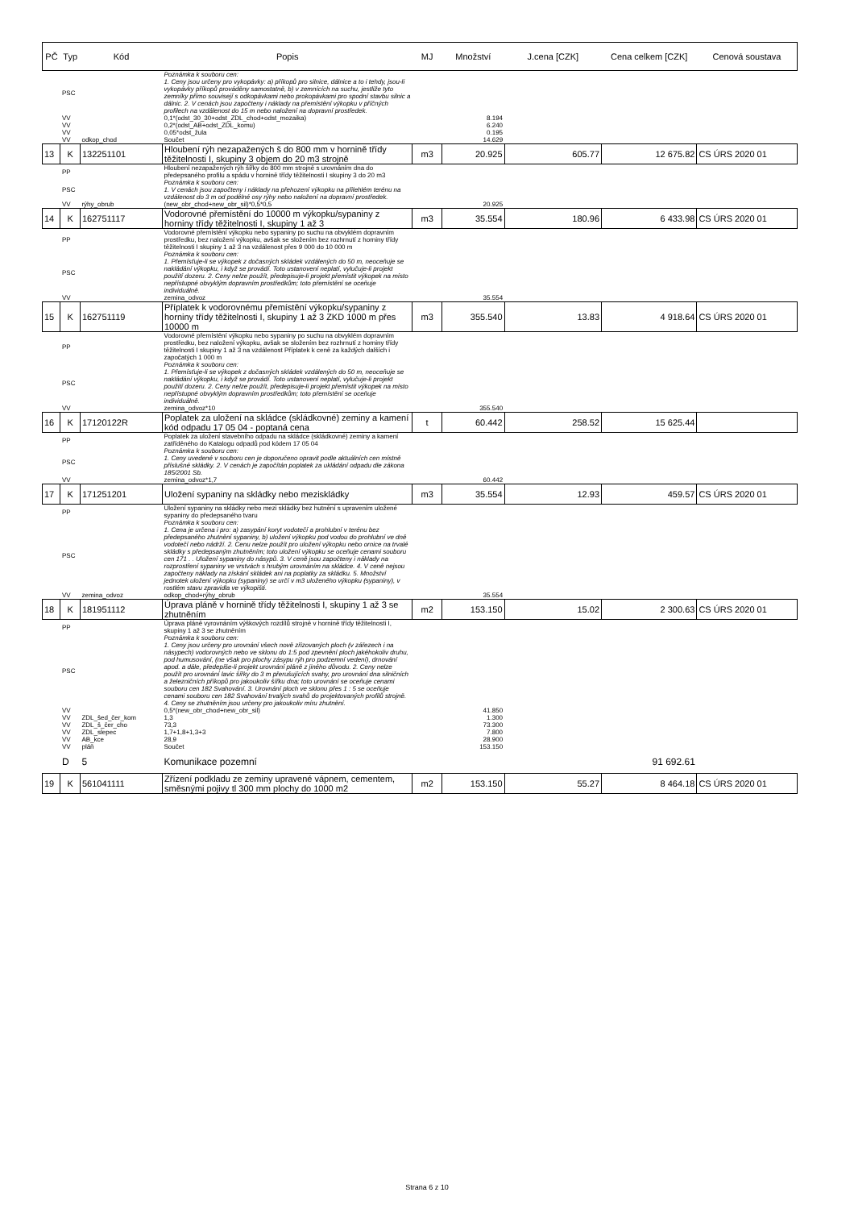| PČ | Typ | Kód | Popis | MJ | Množství | J.cena [CZK] | Cena celkem [CZK] | Cenová soustava |
| --- | --- | --- | --- | --- | --- | --- | --- | --- |
| | PSC | | Poznámka k souboru cen: 1. Ceny jsou určeny pro vykopávky: a) příkopů pro silnice, dálnice a to i tehdy, jsou-li vykopávky příkopů prováděny samostatně, b) v zemnících na suchu, jestliže tyto zemníky přímo souvisejí s odkopávkami nebo prokopávkami pro spodní stavbu silnic a dálnic. 2. V cenách jsou započteny i náklady na přemístění výkopku v příčných profilech na vzdálenost do 15 m nebo naložení na dopravní prostředek. | | | | | |
| | VV | | 0,1*(odst_30_30+odst_ZDL_chod+odst_mozaika) | | 8.194 | | | |
| | VV | | 0,2*(odst_AB+odst_ZDL_komu) | | 6.240 | | | |
| | VV | | 0,05*odst_žula | | 0.195 | | | |
| | VV | odkop_chod | Součet | | 14.629 | | | |
| 13 | K | 132251101 | Hloubení rýh nezapažených š do 800 mm v hornině třídy těžitelnosti I, skupiny 3 objem do 20 m3 strojně | m3 | 20.925 | 605.77 | 12 675.82 | CS ÚRS 2020 01 |
| | PP | | Hloubení nezapažených rýh šířky do 800 mm strojně s urovnáním dna do předepsaného profilu a spádu v hornině třídy těžitelnosti I skupiny 3 do 20 m3 | | | | | |
| | PSC | | Poznámka k souboru cen: 1. V cenách jsou započteny i náklady na přehození výkopku na přilehlém terénu na vzdálenost do 3 m od podélné osy rýhy nebo naložení na dopravní prostředek. | | | | | |
| | VV | rýhy_obrub | (new_obr_chod+new_obr_sil)*0,5*0,5 | | 20.925 | | | |
| 14 | K | 162751117 | Vodorovné přemístění do 10000 m výkopku/sypaniny z horniny třídy těžitelnosti I, skupiny 1 až 3 | m3 | 35.554 | 180.96 | 6 433.98 | CS ÚRS 2020 01 |
| | PP | | Vodorovné přemístění výkopku nebo sypaniny po suchu na obvyklém dopravním prostředku, bez naložení výkopku, avšak se složením bez rozhrnutí z horniny třídy těžitelnosti I skupiny 1 až 3 na vzdálenost přes 9 000 do 10 000 m | | | | | |
| | PSC | | Poznámka k souboru cen: 1. Přemísťuje-li se výkopek z dočasných skládek vzdálených do 50 m, neoceňuje se nakládání výkopku, i když se provádí. Toto ustanovení neplatí, vylučuje-li projekt použití dozeru. 2. Ceny nelze použít, předepisuje-li projekt přemístit výkopek na místo nepřístupné obvyklým dopravním prostředkům; toto přemístění se oceňuje individuálně. | | | | | |
| | VV | | zemina_odvoz | | 35.554 | | | |
| 15 | K | 162751119 | Příplatek k vodorovnému přemístění výkopku/sypaniny z horniny třídy těžitelnosti I, skupiny 1 až 3 ZKD 1000 m přes 10000 m | m3 | 355.540 | 13.83 | 4 918.64 | CS ÚRS 2020 01 |
| | PP | | Vodorovné přemístění výkopku nebo sypaniny po suchu na obvyklém dopravním prostředku, bez naložení výkopku, avšak se složením bez rozhrnutí z horniny třídy těžitelnosti I skupiny 1 až 3 na vzdálenost Příplatek k ceně za každých dalších i započatých 1 000 m | | | | | |
| | PSC | | Poznámka k souboru cen: 1. Přemísťuje-li se výkopek z dočasných skládek vzdálených do 50 m, neoceňuje se nakládání výkopku, i když se provádí. Toto ustanovení neplatí, vylučuje-li projekt použití dozeru. 2. Ceny nelze použít, předepisuje-li projekt přemístit výkopek na místo nepřístupné obvyklým dopravním prostředkům; toto přemístění se oceňuje individuálně. | | | | | |
| | VV | | zemina_odvoz*10 | | 355.540 | | | |
| 16 | K | 17120122R | Poplatek za uložení na skládce (skládkovné) zeminy a kamení kód odpadu 17 05 04 - poptaná cena | t | 60.442 | 258.52 | 15 625.44 | |
| | PP | | Poplatek za uložení stavebního odpadu na skládce (skládkovné) zeminy a kamení zatříděného do Katalogu odpadů pod kódem 17 05 04 | | | | | |
| | PSC | | Poznámka k souboru cen: 1. Ceny uvedené v souboru cen je doporučeno opravit podle aktuálních cen místně příslušné skládky. 2. V cenách je započítán poplatek za ukládání odpadu dle zákona 185/2001 Sb. | | | | | |
| | VV | | zemina_odvoz*1,7 | | 60.442 | | | |
| 17 | K | 171251201 | Uložení sypaniny na skládky nebo meziskládky | m3 | 35.554 | 12.93 | 459.57 | CS ÚRS 2020 01 |
| | PP | | Uložení sypaniny na skládky nebo mezi skládky bez hutnění s upravením uložené sypaniny do předepsaného tvaru | | | | | |
| | PSC | | Poznámka k souboru cen: 1. Cena je určena i pro: a) zasypání koryt vodotečí a prohlubní v terénu bez předepsaného zhutnění sypaniny, b) uložení výkopku pod vodou do prohlubní ve dně vodotečí nebo nádrží. 2. Cenu nelze použít pro uložení výkopku nebo ornice na trvalé skládky s předepsaným zhutněním; toto uložení výkopku se oceňuje cenami souboru cen 171 . . Uložení sypaniny do násypů. 3. V ceně jsou započteny i náklady na rozprostření sypaniny ve vrstvách s hrubým urovnáním na skládce. 4. V ceně nejsou započteny náklady na získání skládek ani na poplatky za skládku. 5. Množství jednotek uložení výkopku (sypaniny) se určí v m3 uloženého výkopku (sypaniny), v rostlém stavu zpravidla ve výkopišti. | | | | | |
| | VV | zemina_odvoz | odkop_chod+rýhy_obrub | | 35.554 | | | |
| 18 | K | 181951112 | Úprava pláně v hornině třídy těžitelnosti I, skupiny 1 až 3 se zhutněním | m2 | 153.150 | 15.02 | 2 300.63 | CS ÚRS 2020 01 |
| | PP | | Úprava pláně vyrovnáním výškových rozdílů strojně v hornině třídy těžitelnosti I, skupiny 1 až 3 se zhutněním | | | | | |
| | PSC | | Poznámka k souboru cen: 1. Ceny jsou určeny pro urovnání všech nově zřizovaných ploch (v zářezech i na násypech) vodorovných nebo ve sklonu do 1:5 pod zpevnění ploch jakéhokoliv druhu, pod humusování, (ne však pro plochy zásypu rýh pro podzemní vedení), drnování apod. a dále, předepíše-li projekt urovnání pláně z jiného důvodu. 2. Ceny nelze použít pro urovnání lavic šířky do 3 m přerušujících svahy, pro urovnání dna silničních a železničních příkopů pro jakoukoliv šířku dna; toto urovnání se oceňuje cenami souboru cen 182 Svahování. 3. Urovnání ploch ve sklonu přes 1 : 5 se oceňuje cenami souboru cen 182 Svahování trvalých svahů do projektovaných profilů strojně. 4. Ceny se zhutněním jsou určeny pro jakoukoliv míru zhutnění. | | | | | |
| | VV | | 0,5*(new_obr_chod+new_obr_sil) | | 41.850 | | | |
| | VV | ZDL_šed_čer_kom | 1,3 | | 1.300 | | | |
| | VV | ZDL_š_čer_cho | 73,3 | | 73.300 | | | |
| | VV | ZDL_slepec | 1,7+1,8+1,3+3 | | 7.800 | | | |
| | VV | AB_kce | 28,9 | | 28.900 | | | |
| | VV | pláň | Součet | | 153.150 | | | |
| | D | 5 | Komunikace pozemní | | | | 91 692.61 | |
| 19 | K | 561041111 | Zřízení podkladu ze zeminy upravené vápnem, cementem, směsnými pojivy tl 300 mm plochy do 1000 m2 | m2 | 153.150 | 55.27 | 8 464.18 | CS ÚRS 2020 01 |
Strana 6 z 10